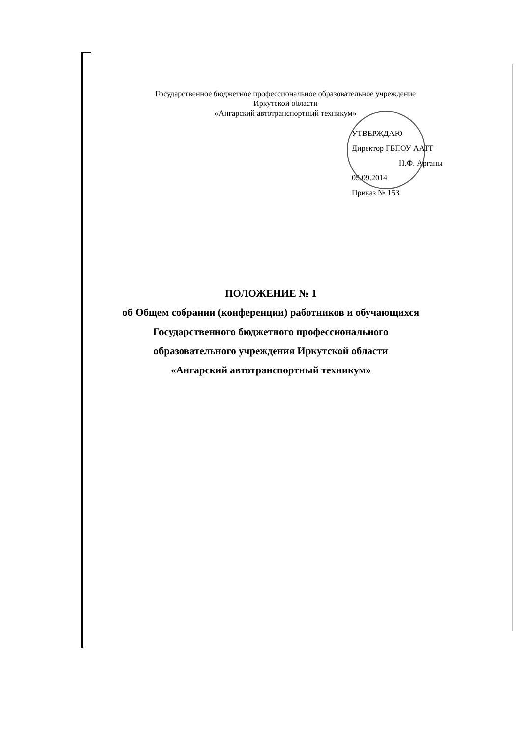Государственное бюджетное профессиональное образовательное учреждение
Иркутской области
«Ангарский автотранспортный техникум»
УТВЕРЖДАЮ
Директор ГБПОУ AATT
Н.Ф. Арганы
05.09.2014
Приказ № 153
ПОЛОЖЕНИЕ № 1
об Общем собрании (конференции) работников и обучающихся
Государственного бюджетного профессионального
образовательного учреждения Иркутской области
«Ангарский автотранспортный техникум»